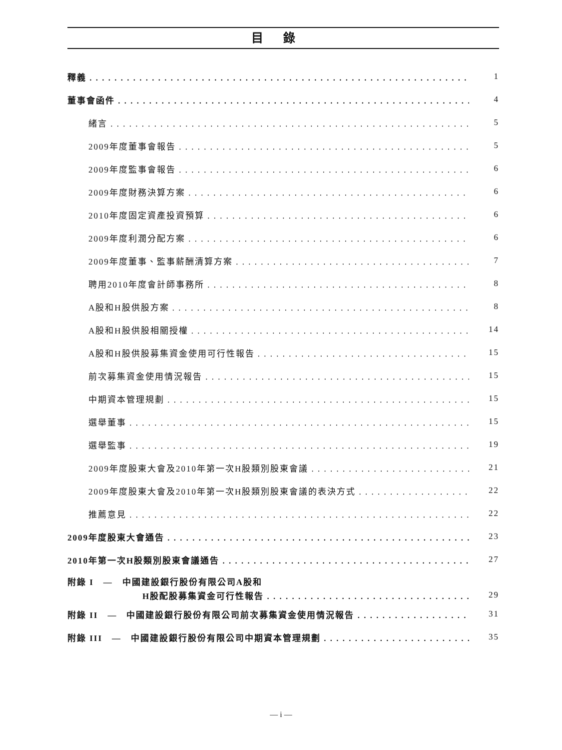目錄
釋義 1
董事會函件 4
緒言 5
2009年度董事會報告 5
2009年度監事會報告 6
2009年度財務決算方案 6
2010年度固定資產投資預算 6
2009年度利潤分配方案 6
2009年度董事、監事薪酬清算方案 7
聘用2010年度會計師事務所 8
A股和H股供股方案 8
A股和H股供股相關授權 14
A股和H股供股募集資金使用可行性報告 15
前次募集資金使用情況報告 15
中期資本管理規劃 15
選舉董事 15
選舉監事 19
2009年度股東大會及2010年第一次H股類別股東會議 21
2009年度股東大會及2010年第一次H股類別股東會議的表決方式 22
推薦意見 22
2009年度股東大會通告 23
2010年第一次H股類別股東會議通告 27
附錄 I　—　中國建設銀行股份有限公司A股和
H股配股募集資金可行性報告 29
附錄 II　—　中國建設銀行股份有限公司前次募集資金使用情況報告 31
附錄 III　—　中國建設銀行股份有限公司中期資本管理規劃 35
— i —